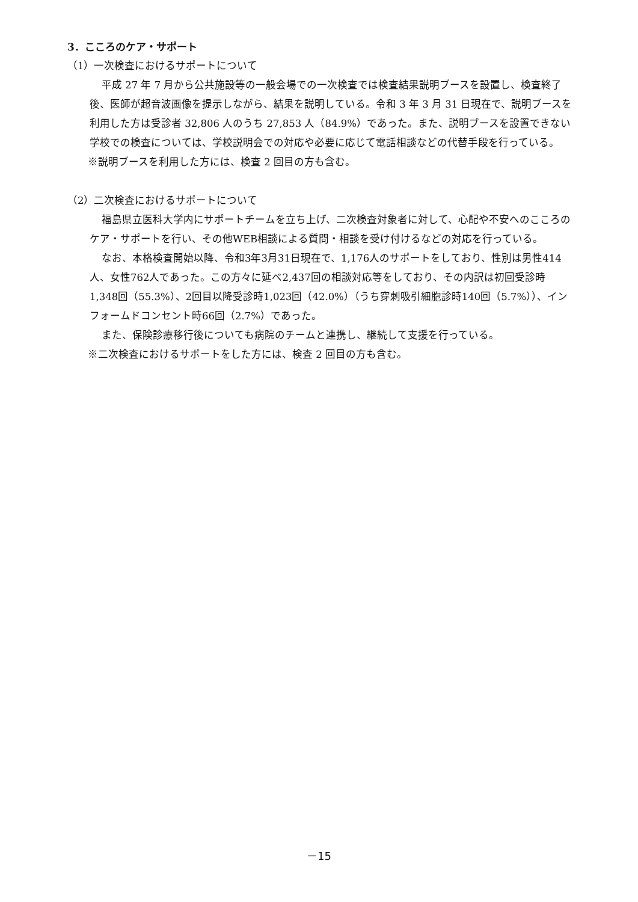3．こころのケア・サポート
（1）一次検査におけるサポートについて
平成 27 年 7 月から公共施設等の一般会場での一次検査では検査結果説明ブースを設置し、検査終了後、医師が超音波画像を提示しながら、結果を説明している。令和 3 年 3 月 31 日現在で、説明ブースを利用した方は受診者 32,806 人のうち 27,853 人（84.9%）であった。また、説明ブースを設置できない学校での検査については、学校説明会での対応や必要に応じて電話相談などの代替手段を行っている。
※説明ブースを利用した方には、検査 2 回目の方も含む。
（2）二次検査におけるサポートについて
福島県立医科大学内にサポートチームを立ち上げ、二次検査対象者に対して、心配や不安へのこころのケア・サポートを行い、その他WEB相談による質問・相談を受け付けるなどの対応を行っている。
なお、本格検査開始以降、令和3年3月31日現在で、1,176人のサポートをしており、性別は男性414人、女性762人であった。この方々に延べ2,437回の相談対応等をしており、その内訳は初回受診時1,348回（55.3%）、2回目以降受診時1,023回（42.0%）（うち穿刺吸引細胞診時140回（5.7%））、インフォームドコンセント時66回（2.7%）であった。
また、保険診療移行後についても病院のチームと連携し、継続して支援を行っている。
※二次検査におけるサポートをした方には、検査 2 回目の方も含む。
－15